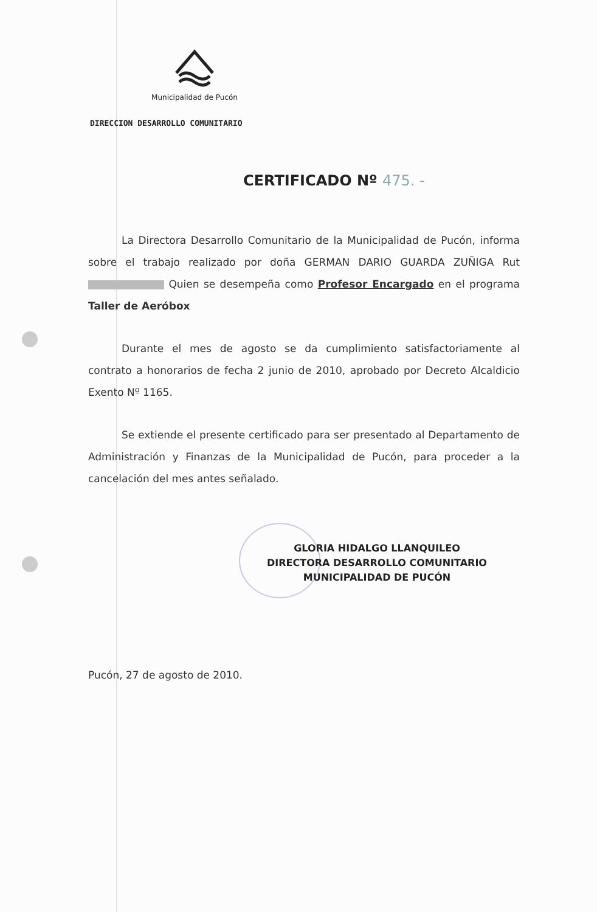Municipalidad de Pucón
DIRECCION DESARROLLO COMUNITARIO
CERTIFICADO Nº 475. -
La Directora Desarrollo Comunitario de la Municipalidad de Pucón, informa sobre el trabajo realizado por doña GERMAN DARIO GUARDA ZUÑIGA Rut Quien se desempeña como Profesor Encargado en el programa Taller de Aeróbox
Durante el mes de agosto se da cumplimiento satisfactoriamente al contrato a honorarios de fecha 2 junio de 2010, aprobado por Decreto Alcaldicio Exento Nº 1165.
Se extiende el presente certificado para ser presentado al Departamento de Administración y Finanzas de la Municipalidad de Pucón, para proceder a la cancelación del mes antes señalado.
GLORIA HIDALGO LLANQUILEO
DIRECTORA DESARROLLO COMUNITARIO
MUNICIPALIDAD DE PUCÓN
Pucón, 27 de agosto de 2010.